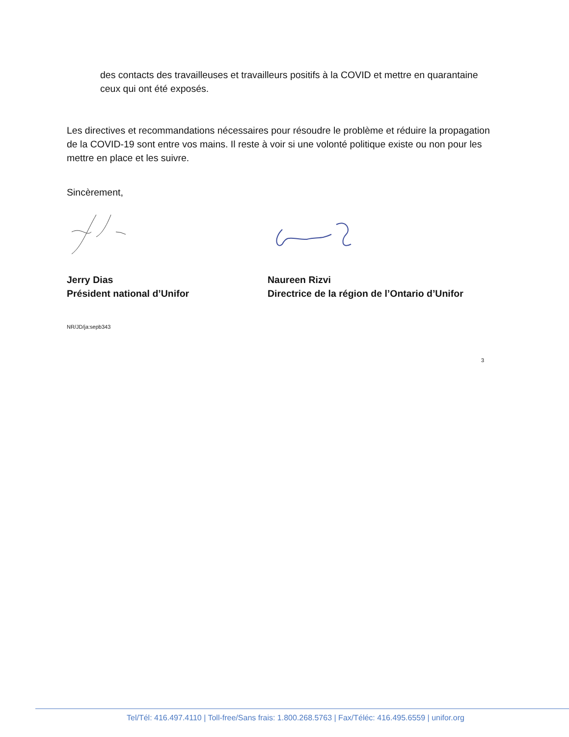des contacts des travailleuses et travailleurs positifs à la COVID et mettre en quarantaine ceux qui ont été exposés.
Les directives et recommandations nécessaires pour résoudre le problème et réduire la propagation de la COVID-19 sont entre vos mains. Il reste à voir si une volonté politique existe ou non pour les mettre en place et les suivre.
Sincèrement,
Jerry Dias
Président national d’Unifor
Naureen Rizvi
Directrice de la région de l’Ontario d’Unifor
NR/JD/ja:sepb343
3
Tel/Tél: 416.497.4110 | Toll-free/Sans frais: 1.800.268.5763 | Fax/Téléc: 416.495.6559 | unifor.org